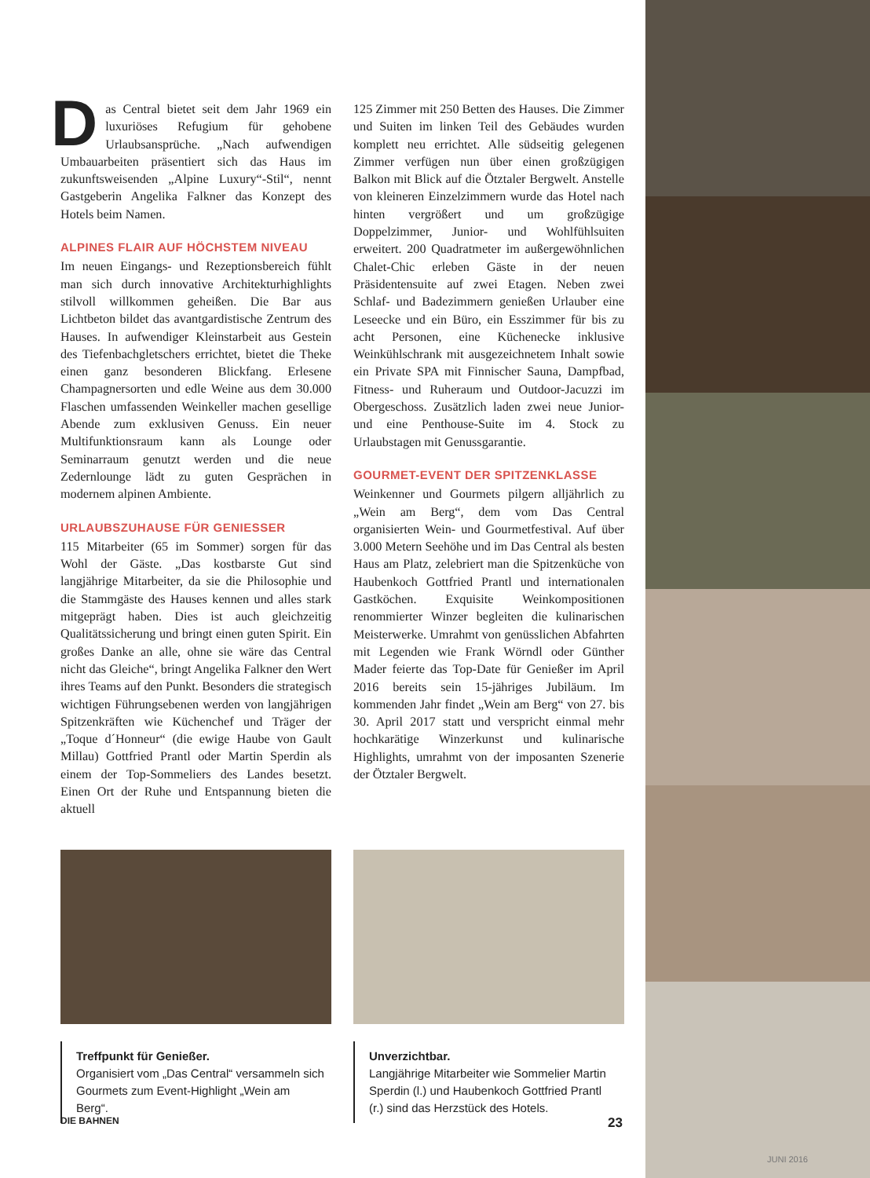Das Central bietet seit dem Jahr 1969 ein luxuriöses Refugium für gehobene Urlaubsansprüche. „Nach aufwendigen Umbauarbeiten präsentiert sich das Haus im zukunftsweisenden „Alpine Luxury“-Stil“, nennt Gastgeberin Angelika Falkner das Konzept des Hotels beim Namen.
ALPINES FLAIR AUF HÖCHSTEM NIVEAU
Im neuen Eingangs- und Rezeptionsbereich fühlt man sich durch innovative Architekturhighlights stilvoll willkommen geheißen. Die Bar aus Lichtbeton bildet das avantgardistische Zentrum des Hauses. In aufwendiger Kleinstarbeit aus Gestein des Tiefenbachgletschers errichtet, bietet die Theke einen ganz besonderen Blickfang. Erlesene Champagnersorten und edle Weine aus dem 30.000 Flaschen umfassenden Weinkeller machen gesellige Abende zum exklusiven Genuss. Ein neuer Multifunktionsraum kann als Lounge oder Seminarraum genutzt werden und die neue Zedernlounge lädt zu guten Gesprächen in modernem alpinen Ambiente.
URLAUBSZUHAUSE FÜR GENIESSER
115 Mitarbeiter (65 im Sommer) sorgen für das Wohl der Gäste. „Das kostbarste Gut sind langjährige Mitarbeiter, da sie die Philosophie und die Stammgäste des Hauses kennen und alles stark mitgeprägt haben. Dies ist auch gleichzeitig Qualitätssicherung und bringt einen guten Spirit. Ein großes Danke an alle, ohne sie wäre das Central nicht das Gleiche“, bringt Angelika Falkner den Wert ihres Teams auf den Punkt. Besonders die strategisch wichtigen Führungsebenen werden von langjährigen Spitzenkräften wie Küchenchef und Träger der „Toque d´Honneur“ (die ewige Haube von Gault Millau) Gottfried Prantl oder Martin Sperdin als einem der Top-Sommeliers des Landes besetzt. Einen Ort der Ruhe und Entspannung bieten die aktuell
125 Zimmer mit 250 Betten des Hauses. Die Zimmer und Suiten im linken Teil des Gebäudes wurden komplett neu errichtet. Alle südseitig gelegenen Zimmer verfügen nun über einen großzügigen Balkon mit Blick auf die Ötztaler Bergwelt. Anstelle von kleineren Einzelzimmern wurde das Hotel nach hinten vergrößert und um großzügige Doppelzimmer, Junior- und Wohlfühlsuiten erweitert. 200 Quadratmeter im außergewöhnlichen Chalet-Chic erleben Gäste in der neuen Präsidentensuite auf zwei Etagen. Neben zwei Schlaf- und Badezimmern genießen Urlauber eine Leseecke und ein Büro, ein Esszimmer für bis zu acht Personen, eine Küchenecke inklusive Weinkühlschrank mit ausgezeichnetem Inhalt sowie ein Private SPA mit Finnischer Sauna, Dampfbad, Fitness- und Ruheraum und Outdoor-Jacuzzi im Obergeschoss. Zusätzlich laden zwei neue Junior- und eine Penthouse-Suite im 4. Stock zu Urlaubstagen mit Genussgarantie.
GOURMET-EVENT DER SPITZENKLASSE
Weinkenner und Gourmets pilgern alljährlich zu „Wein am Berg“, dem vom Das Central organisierten Wein- und Gourmetfestival. Auf über 3.000 Metern Seehöhe und im Das Central als besten Haus am Platz, zelebriert man die Spitzenküche von Haubenkoch Gottfried Prantl und internationalen Gastköchen. Exquisite Weinkompositionen renommierter Winzer begleiten die kulinarischen Meisterwerke. Umrahmt von genüsslichen Abfahrten mit Legenden wie Frank Wörndl oder Günther Mader feierte das Top-Date für Genießer im April 2016 bereits sein 15-jähriges Jubiläum. Im kommenden Jahr findet „Wein am Berg“ von 27. bis 30. April 2017 statt und verspricht einmal mehr hochkarätige Winzerkunst und kulinarische Highlights, umrahmt von der imposanten Szenerie der Ötztaler Bergwelt.
Treffpunkt für Genießer.
Organisiert vom „Das Central“ versammeln sich Gourmets zum Event-Highlight „Wein am Berg“.
Unverzichtbar.
Langjährige Mitarbeiter wie Sommelier Martin Sperdin (l.) und Haubenkoch Gottfried Prantl (r.) sind das Herzstück des Hotels.
DIE BAHNEN 23
JUNI 2016